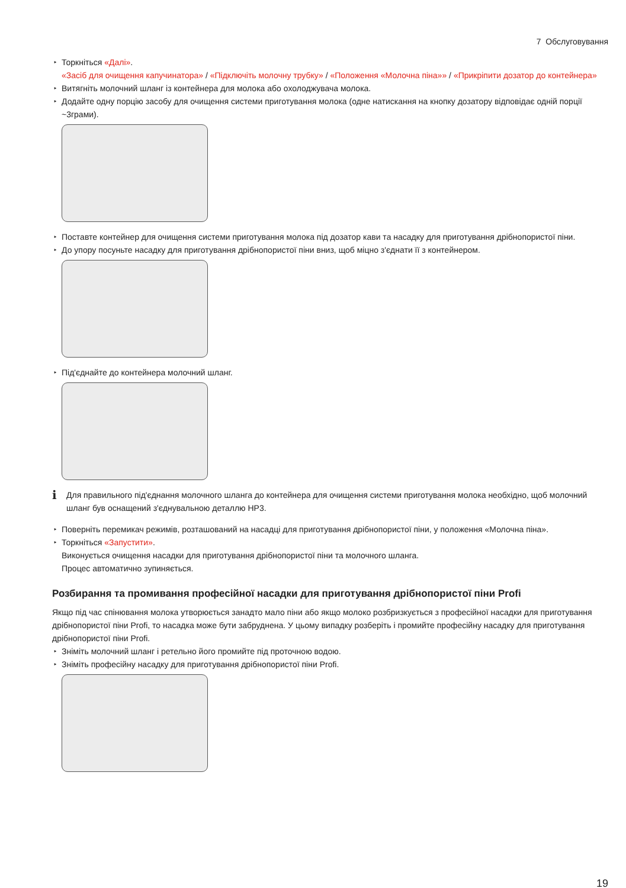7 Обслуговування
Торкніться «Далі».
«Засіб для очищення капучинатора» / «Підключіть молочну трубку» / «Положення «Молочна піна»» / «Прикріпити дозатор до контейнера»
Витягніть молочний шланг із контейнера для молока або охолоджувача молока.
Додайте одну порцію засобу для очищення системи приготування молока (одне натискання на кнопку дозатору відповідає одній порції ~3грами).
Поставте контейнер для очищення системи приготування молока під дозатор кави та насадку для приготування дрібнопористої піни.
До упору посуньте насадку для приготування дрібнопористої піни вниз, щоб міцно з'єднати її з контейнером.
Під'єднайте до контейнера молочний шланг.
i
Для правильного під'єднання молочного шланга до контейнера для очищення системи приготування молока необхідно, щоб молочний шланг був оснащений з'єднувальною деталлю HP3.
Поверніть перемикач режимів, розташований на насадці для приготування дрібнопористої піни, у положення «Молочна піна».
Торкніться «Запустити».
Виконується очищення насадки для приготування дрібнопористої піни та молочного шланга.
Процес автоматично зупиняється.
Розбирання та промивання професійної насадки для приготування дрібнопористої піни Profi
Якщо під час спінювання молока утворюється занадто мало піни або якщо молоко розбризкується з професійної насадки для приготування дрібнопористої піни Profi, то насадка може бути забруднена. У цьому випадку розберіть і промийте професійну насадку для приготування дрібнопористої піни Profi.
Зніміть молочний шланг і ретельно його промийте під проточною водою.
Зніміть професійну насадку для приготування дрібнопористої піни Profi.
19